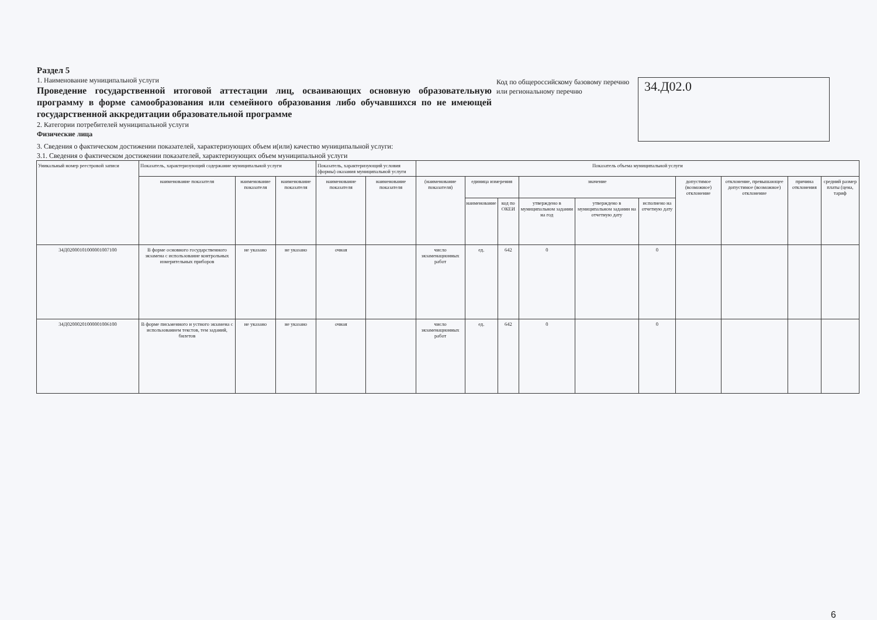Раздел 5
1. Наименование муниципальной услуги
Проведение государственной итоговой аттестации лиц, осваивающих основную образовательную программу в форме самообразования или семейного образования либо обучавшихся по не имеющей государственной аккредитации образовательной программе
2. Категории потребителей муниципальной услуги
Физические лица
Код по общероссийскому базовому перечню или региональному перечню
34.Д02.0
3. Сведения о фактическом достижении показателей, характеризующих объем и(или) качество муниципальной услуги:
3.1. Сведения о фактическом достижении показателей, характеризующих объем муниципальной услуги
| Уникальный номер реестровой записи | Показатель, характеризующий содержание муниципальной услуги | | | Показатель, характеризующий условия (формы) оказания муниципальной услуги | | Показатель объема муниципальной услуги | | | | | | | | | |
| --- | --- | --- | --- | --- | --- | --- | --- | --- | --- | --- | --- | --- | --- | --- | --- |
| | наименование показателя | наименование показателя | наименование показателя | наименование показателя | наименование показателя | (наименование показателя) | единица измерения | | значение | | | допустимое (возможное) отклонение | отклонение, превышающее допустимое (возможное) отклонение | причина отклонения | средний размер платы (цена, тариф |
| | | | | | | | наименование | код по ОКЕИ | утверждено в муниципальном задании на год | утверждено в муниципальном задании на отчетную дату | исполнено на отчетную дату | | | | |
| 34Д02000101000001007100 | В форме основного государственного экзамена с использование контрольных измерительных приборов | не указано | не указано | очная | | число экзаменационных работ | ед. | 642 | 0 | | 0 | | | | |
| 34Д02000201000001006100 | В форме письменного и устного экзамена с использованием текстов, тем заданий, билетов | не указано | не указано | очная | | число экзаменационных работ | ед. | 642 | 0 | | 0 | | | | |
6